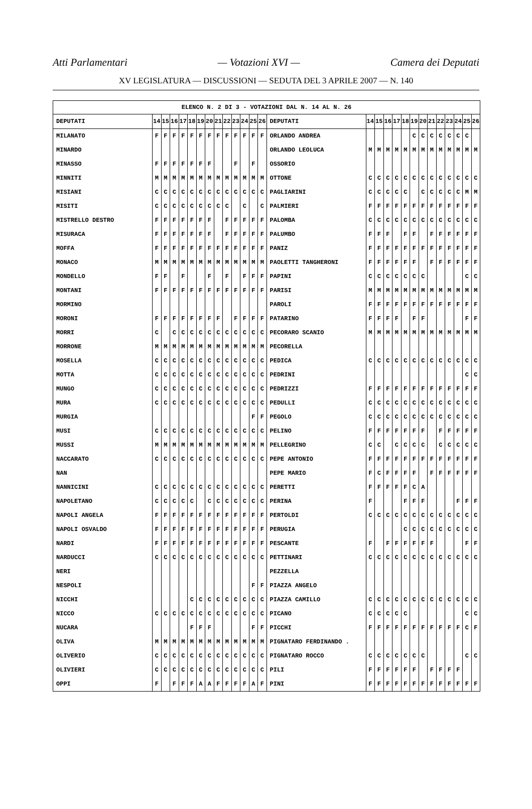Atti Parlamentari — Votazioni XVI — Camera dei Deputati
XV LEGISLATURA — DISCUSSIONI — SEDUTA DEL 3 APRILE 2007 — N. 140
| ELENCO N. 2 DI 3 - VOTAZIONI DAL N. 14 AL N. 26 | | | | | | | | | | | | | | | | | | | | | | | | | | | |
| --- | --- | --- | --- | --- | --- | --- | --- | --- | --- | --- | --- | --- | --- | --- | --- | --- | --- | --- | --- | --- | --- | --- | --- | --- | --- | --- | --- |
| DEPUTATI | 14 | 15 | 16 | 17 | 18 | 19 | 20 | 21 | 22 | 23 | 24 | 25 | 26 | DEPUTATI | 14 | 15 | 16 | 17 | 18 | 19 | 20 | 21 | 22 | 23 | 24 | 25 | 26 |
| MILANATO | F | F | F | F | F | F | F | F | F | F | F | F | F | ORLANDO ANDREA | | | | | | C | C | C | C | C | C | C | |
| MINARDO | | | | | | | | | | | | | | ORLANDO LEOLUCA | M | M | M | M | M | M | M | M | M | M | M | M | M |
| MINASSO | F | F | F | F | F | F | F | | | F | | F | | OSSORIO | | | | | | | | | | | | | |
| MINNITI | M | M | M | M | M | M | M | M | M | M | M | M | M | OTTONE | C | C | C | C | C | C | C | C | C | C | C | C | C |
| MISIANI | C | C | C | C | C | C | C | C | C | C | C | C | C | PAGLIARINI | C | C | C | C | C | | C | C | C | C | C | M | M |
| MISITI | C | C | C | C | C | C | C | C | C | | C | | C | PALMIERI | F | F | F | F | F | F | F | F | F | F | F | F | F |
| MISTRELLO DESTRO | F | F | F | F | F | F | F | | F | F | F | F | F | PALOMBA | C | C | C | C | C | C | C | C | C | C | C | C | C |
| MISURACA | F | F | F | F | F | F | F | | F | F | F | F | F | PALUMBO | F | F | F | | F | F | | F | F | F | F | F | F |
| MOFFA | F | F | F | F | F | F | F | F | F | F | F | F | F | PANIZ | F | F | F | F | F | F | F | F | F | F | F | F | F |
| MONACO | M | M | M | M | M | M | M | M | M | M | M | M | M | PAOLETTI TANGHERONI | F | F | F | F | F | F | | F | F | F | F | F | F |
| MONDELLO | F | F | | F | | | F | | F | | F | F | F | PAPINI | C | C | C | C | C | C | C | | | | | C | C |
| MONTANI | F | F | F | F | F | F | F | F | F | F | F | F | F | PARISI | M | M | M | M | M | M | M | M | M | M | M | M | M |
| MORMINO | | | | | | | | | | | | | | PAROLI | F | F | F | F | F | F | F | F | F | F | F | F | F |
| MORONI | F | F | F | F | F | F | F | F | | F | F | F | F | PATARINO | F | F | F | F | | F | F | | | | | F | F |
| MORRI | C | | C | C | C | C | C | C | C | C | C | C | C | PECORARO SCANIO | M | M | M | M | M | M | M | M | M | M | M | M | M |
| MORRONE | M | M | M | M | M | M | M | M | M | M | M | M | M | PECORELLA | | | | | | | | | | | | | |
| MOSELLA | C | C | C | C | C | C | C | C | C | C | C | C | C | PEDICA | C | C | C | C | C | C | C | C | C | C | C | C | C |
| MOTTA | C | C | C | C | C | C | C | C | C | C | C | C | C | PEDRINI | | | | | | | | | | | | C | C |
| MUNGO | C | C | C | C | C | C | C | C | C | C | C | C | C | PEDRIZZI | F | F | F | F | F | F | F | F | F | F | F | F | F |
| MURA | C | C | C | C | C | C | C | C | C | C | C | C | C | PEDULLI | C | C | C | C | C | C | C | C | C | C | C | C | C |
| MURGIA | | | | | | | | | | | | F | F | PEGOLO | C | C | C | C | C | C | C | C | C | C | C | C | C |
| MUSI | C | C | C | C | C | C | C | C | C | C | C | C | C | PELINO | F | F | F | F | F | F | F | | F | F | F | F | F |
| MUSSI | M | M | M | M | M | M | M | M | M | M | M | M | M | PELLEGRINO | C | C | | C | C | C | C | | C | C | C | C | C |
| NACCARATO | C | C | C | C | C | C | C | C | C | C | C | C | C | PEPE ANTONIO | F | F | F | F | F | F | F | F | F | F | F | F | F |
| NAN | | | | | | | | | | | | | | PEPE MARIO | F | C | F | F | F | F | | F | F | F | F | F | F |
| NANNICINI | C | C | C | C | C | C | C | C | C | C | C | C | C | PERETTI | F | F | F | F | F | C | A | | | | | | |
| NAPOLETANO | C | C | C | C | C | | C | C | C | C | C | C | C | PERINA | F | | | | F | F | F | | | | F | F | F |
| NAPOLI ANGELA | F | F | F | F | F | F | F | F | F | F | F | F | F | PERTOLDI | C | C | C | C | C | C | C | C | C | C | C | C | C |
| NAPOLI OSVALDO | F | F | F | F | F | F | F | F | F | F | F | F | F | PERUGIA | | | | | C | C | C | C | C | C | C | C | C |
| NARDI | F | F | F | F | F | F | F | F | F | F | F | F | F | PESCANTE | F | | F | F | F | F | F | F | | | | F | F |
| NARDUCCI | C | C | C | C | C | C | C | C | C | C | C | C | C | PETTINARI | C | C | C | C | C | C | C | C | C | C | C | C | C |
| NERI | | | | | | | | | | | | | | PEZZELLA | | | | | | | | | | | | | |
| NESPOLI | | | | | | | | | | | | F | F | PIAZZA ANGELO | | | | | | | | | | | | | |
| NICCHI | | | | | C | C | C | C | C | C | C | C | C | PIAZZA CAMILLO | C | C | C | C | C | C | C | C | C | C | C | C | C |
| NICCO | C | C | C | C | C | C | C | C | C | C | C | C | C | PICANO | C | C | C | C | C | | | | | | | C | C |
| NUCARA | | | | | F | F | F | | | | | F | F | PICCHI | F | F | F | F | F | F | F | F | F | F | F | C | F |
| OLIVA | M | M | M | M | M | M | M | M | M | M | M | M | M | PIGNATARO FERDINANDO . | | | | | | | | | | | | | |
| OLIVERIO | C | C | C | C | C | C | C | C | C | C | C | C | C | PIGNATARO ROCCO | C | C | C | C | C | C | C | | | | | C | C |
| OLIVIERI | C | C | C | C | C | C | C | C | C | C | C | C | C | PILI | F | F | F | F | F | F | | F | F | F | F | | |
| OPPI | F | | F | F | F | A | A | F | F | F | F | A | F | PINI | F | F | F | F | F | F | F | F | F | F | F | F | F |